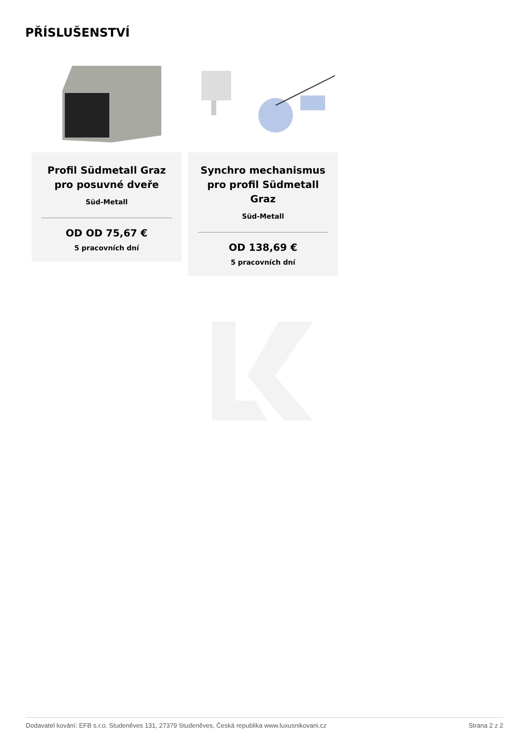PŘÍSLUŠENSTVÍ
Profil Südmetall Graz pro posuvné dveře
Süd-Metall
OD OD 75,67 €
5 pracovních dní
Synchro mechanismus pro profil Südmetall Graz
Süd-Metall
OD 138,69 €
5 pracovních dní
Dodavatel kování: EFB s.r.o. Studeněves 131, 27379 Studeněves, Česká republika www.luxusnikovani.cz Strana 2 z 2